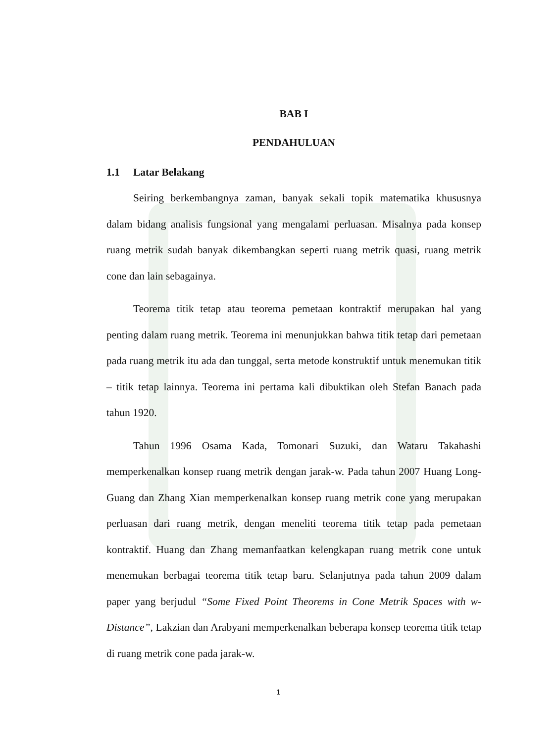BAB I
PENDAHULUAN
1.1 Latar Belakang
Seiring berkembangnya zaman, banyak sekali topik matematika khususnya dalam bidang analisis fungsional yang mengalami perluasan. Misalnya pada konsep ruang metrik sudah banyak dikembangkan seperti ruang metrik quasi, ruang metrik cone dan lain sebagainya.
Teorema titik tetap atau teorema pemetaan kontraktif merupakan hal yang penting dalam ruang metrik. Teorema ini menunjukkan bahwa titik tetap dari pemetaan pada ruang metrik itu ada dan tunggal, serta metode konstruktif untuk menemukan titik – titik tetap lainnya. Teorema ini pertama kali dibuktikan oleh Stefan Banach pada tahun 1920.
Tahun 1996 Osama Kada, Tomonari Suzuki, dan Wataru Takahashi memperkenalkan konsep ruang metrik dengan jarak-w. Pada tahun 2007 Huang Long-Guang dan Zhang Xian memperkenalkan konsep ruang metrik cone yang merupakan perluasan dari ruang metrik, dengan meneliti teorema titik tetap pada pemetaan kontraktif. Huang dan Zhang memanfaatkan kelengkapan ruang metrik cone untuk menemukan berbagai teorema titik tetap baru. Selanjutnya pada tahun 2009 dalam paper yang berjudul “Some Fixed Point Theorems in Cone Metrik Spaces with w-Distance”, Lakzian dan Arabyani memperkenalkan beberapa konsep teorema titik tetap di ruang metrik cone pada jarak-w.
1